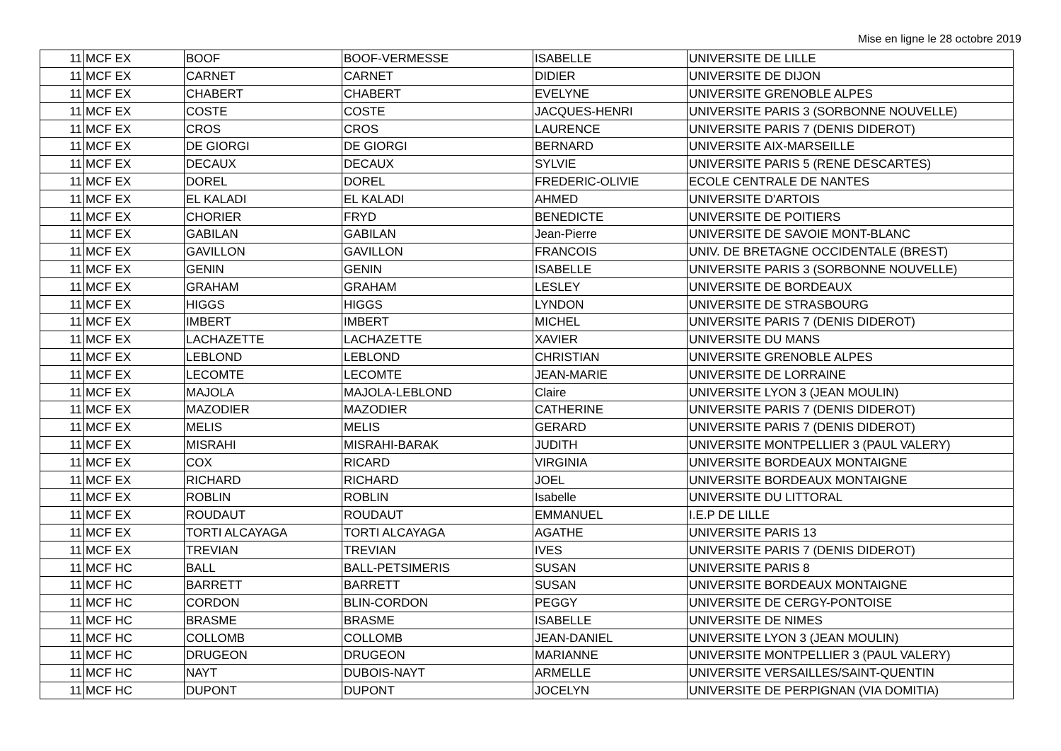Mise en ligne le 28 octobre 2019
| 11 | MCF EX | BOOF | BOOF-VERMESSE | ISABELLE | UNIVERSITE DE LILLE |
| 11 | MCF EX | CARNET | CARNET | DIDIER | UNIVERSITE DE DIJON |
| 11 | MCF EX | CHABERT | CHABERT | EVELYNE | UNIVERSITE GRENOBLE ALPES |
| 11 | MCF EX | COSTE | COSTE | JACQUES-HENRI | UNIVERSITE PARIS 3 (SORBONNE NOUVELLE) |
| 11 | MCF EX | CROS | CROS | LAURENCE | UNIVERSITE PARIS 7 (DENIS DIDEROT) |
| 11 | MCF EX | DE GIORGI | DE GIORGI | BERNARD | UNIVERSITE AIX-MARSEILLE |
| 11 | MCF EX | DECAUX | DECAUX | SYLVIE | UNIVERSITE PARIS 5 (RENE DESCARTES) |
| 11 | MCF EX | DOREL | DOREL | FREDERIC-OLIVIE | ECOLE CENTRALE DE NANTES |
| 11 | MCF EX | EL KALADI | EL KALADI | AHMED | UNIVERSITE D'ARTOIS |
| 11 | MCF EX | CHORIER | FRYD | BENEDICTE | UNIVERSITE DE POITIERS |
| 11 | MCF EX | GABILAN | GABILAN | Jean-Pierre | UNIVERSITE DE SAVOIE MONT-BLANC |
| 11 | MCF EX | GAVILLON | GAVILLON | FRANCOIS | UNIV. DE BRETAGNE OCCIDENTALE (BREST) |
| 11 | MCF EX | GENIN | GENIN | ISABELLE | UNIVERSITE PARIS 3 (SORBONNE NOUVELLE) |
| 11 | MCF EX | GRAHAM | GRAHAM | LESLEY | UNIVERSITE DE BORDEAUX |
| 11 | MCF EX | HIGGS | HIGGS | LYNDON | UNIVERSITE DE STRASBOURG |
| 11 | MCF EX | IMBERT | IMBERT | MICHEL | UNIVERSITE PARIS 7 (DENIS DIDEROT) |
| 11 | MCF EX | LACHAZETTE | LACHAZETTE | XAVIER | UNIVERSITE DU MANS |
| 11 | MCF EX | LEBLOND | LEBLOND | CHRISTIAN | UNIVERSITE GRENOBLE ALPES |
| 11 | MCF EX | LECOMTE | LECOMTE | JEAN-MARIE | UNIVERSITE DE LORRAINE |
| 11 | MCF EX | MAJOLA | MAJOLA-LEBLOND | Claire | UNIVERSITE LYON 3 (JEAN MOULIN) |
| 11 | MCF EX | MAZODIER | MAZODIER | CATHERINE | UNIVERSITE PARIS 7 (DENIS DIDEROT) |
| 11 | MCF EX | MELIS | MELIS | GERARD | UNIVERSITE PARIS 7 (DENIS DIDEROT) |
| 11 | MCF EX | MISRAHI | MISRAHI-BARAK | JUDITH | UNIVERSITE MONTPELLIER 3 (PAUL VALERY) |
| 11 | MCF EX | COX | RICARD | VIRGINIA | UNIVERSITE BORDEAUX MONTAIGNE |
| 11 | MCF EX | RICHARD | RICHARD | JOEL | UNIVERSITE BORDEAUX MONTAIGNE |
| 11 | MCF EX | ROBLIN | ROBLIN | Isabelle | UNIVERSITE DU LITTORAL |
| 11 | MCF EX | ROUDAUT | ROUDAUT | EMMANUEL | I.E.P DE LILLE |
| 11 | MCF EX | TORTI ALCAYAGA | TORTI ALCAYAGA | AGATHE | UNIVERSITE PARIS 13 |
| 11 | MCF EX | TREVIAN | TREVIAN | IVES | UNIVERSITE PARIS 7 (DENIS DIDEROT) |
| 11 | MCF HC | BALL | BALL-PETSIMERIS | SUSAN | UNIVERSITE PARIS 8 |
| 11 | MCF HC | BARRETT | BARRETT | SUSAN | UNIVERSITE BORDEAUX MONTAIGNE |
| 11 | MCF HC | CORDON | BLIN-CORDON | PEGGY | UNIVERSITE DE CERGY-PONTOISE |
| 11 | MCF HC | BRASME | BRASME | ISABELLE | UNIVERSITE DE NIMES |
| 11 | MCF HC | COLLOMB | COLLOMB | JEAN-DANIEL | UNIVERSITE LYON 3 (JEAN MOULIN) |
| 11 | MCF HC | DRUGEON | DRUGEON | MARIANNE | UNIVERSITE MONTPELLIER 3 (PAUL VALERY) |
| 11 | MCF HC | NAYT | DUBOIS-NAYT | ARMELLE | UNIVERSITE VERSAILLES/SAINT-QUENTIN |
| 11 | MCF HC | DUPONT | DUPONT | JOCELYN | UNIVERSITE DE PERPIGNAN (VIA DOMITIA) |